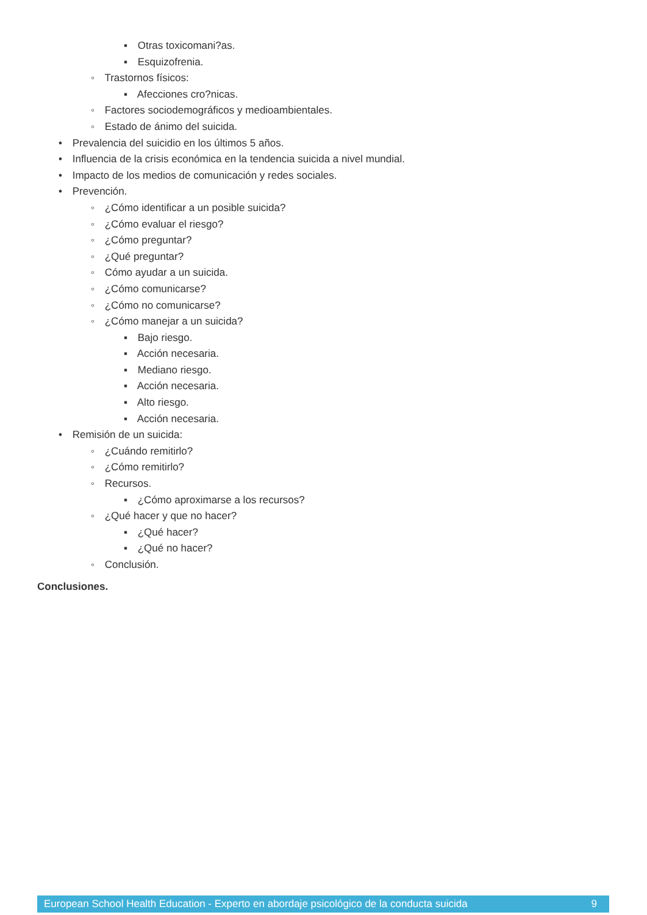▪ Otras toxicomani?as.
▪ Esquizofrenia.
◦ Trastornos físicos:
▪ Afecciones cro?nicas.
◦ Factores sociodemográficos y medioambientales.
◦ Estado de ánimo del suicida.
• Prevalencia del suicidio en los últimos 5 años.
• Influencia de la crisis económica en la tendencia suicida a nivel mundial.
• Impacto de los medios de comunicación y redes sociales.
• Prevención.
◦ ¿Cómo identificar a un posible suicida?
◦ ¿Cómo evaluar el riesgo?
◦ ¿Cómo preguntar?
◦ ¿Qué preguntar?
◦ Cómo ayudar a un suicida.
◦ ¿Cómo comunicarse?
◦ ¿Cómo no comunicarse?
◦ ¿Cómo manejar a un suicida?
▪ Bajo riesgo.
▪ Acción necesaria.
▪ Mediano riesgo.
▪ Acción necesaria.
▪ Alto riesgo.
▪ Acción necesaria.
• Remisión de un suicida:
◦ ¿Cuándo remitirlo?
◦ ¿Cómo remitirlo?
◦ Recursos.
▪ ¿Cómo aproximarse a los recursos?
◦ ¿Qué hacer y que no hacer?
▪ ¿Qué hacer?
▪ ¿Qué no hacer?
◦ Conclusión.
Conclusiones.
European School Health Education - Experto en abordaje psicológico de la conducta suicida 9